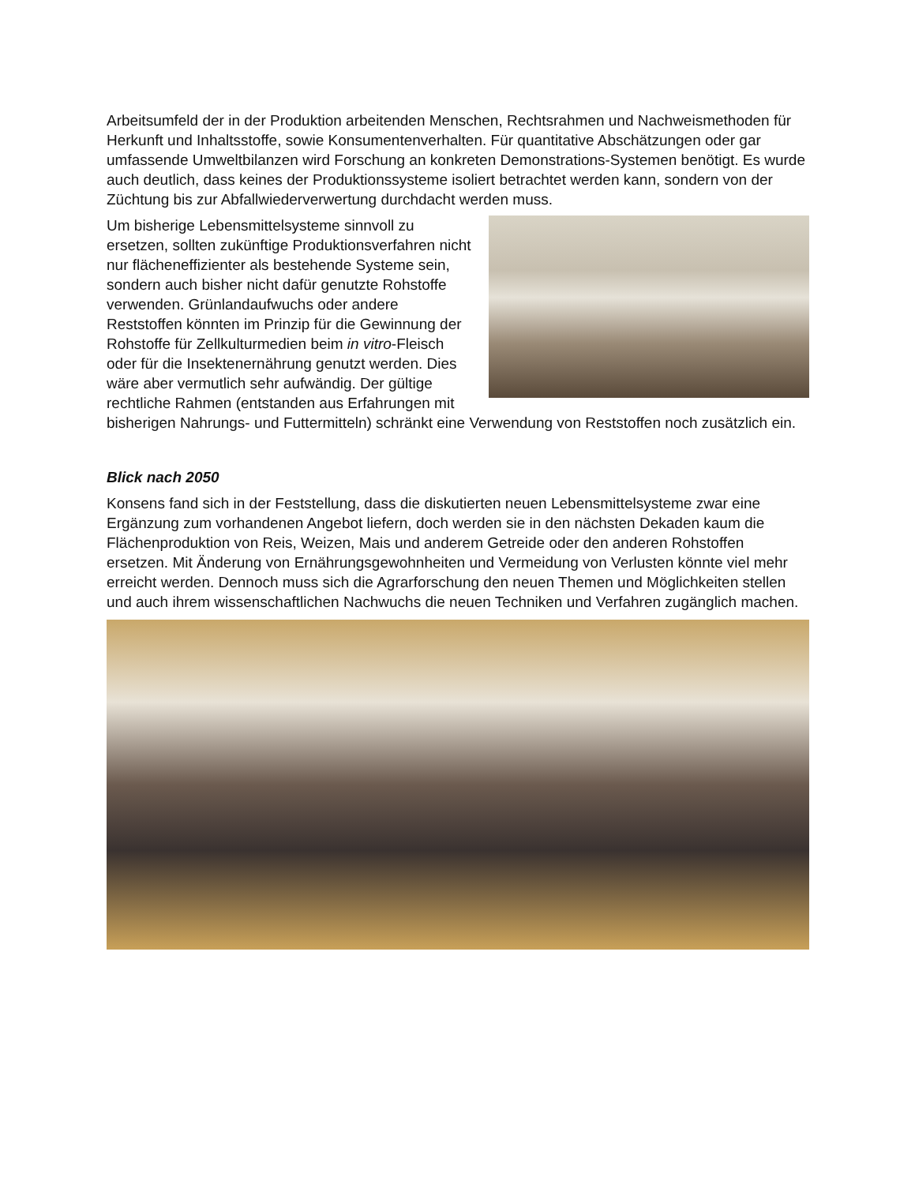Arbeitsumfeld der in der Produktion arbeitenden Menschen, Rechtsrahmen und Nachweisme­thoden für Herkunft und Inhaltsstoffe, sowie Konsumentenverhalten. Für quantitative Abschät­zungen oder gar umfassende Umweltbilanzen wird Forschung an konkreten Demonstrations-Systemen benötigt. Es wurde auch deutlich, dass keines der Produktionssysteme isoliert be­trachtet werden kann, sondern von der Züchtung bis zur Abfallwiederverwertung durchdacht werden muss.
Um bisherige Lebensmittelsysteme sinnvoll zu ersetzen, sollten zukünftige Produktionsverfahren nicht nur flächeneffizienter als bestehende Sys­teme sein, sondern auch bisher nicht dafür ge­nutzte Rohstoffe verwenden. Grünlandaufwuchs oder andere Reststoffen könnten im Prinzip für die Gewinnung der Rohstoffe für Zellkulturmedien beim in vitro-Fleisch oder für die Insektenernäh­rung genutzt werden. Dies wäre aber vermutlich sehr aufwändig. Der gültige rechtliche Rahmen (entstanden aus Erfahrungen mit bisherigen Nahrungs- und Futtermitteln) schränkt eine Ver­wendung von Reststoffen noch zusätzlich ein.
Blick nach 2050
Konsens fand sich in der Feststellung, dass die diskutierten neuen Lebensmittelsysteme zwar eine Ergänzung zum vorhandenen Angebot liefern, doch werden sie in den nächsten Dekaden kaum die Flächenproduktion von Reis, Weizen, Mais und anderem Getreide oder den anderen Rohstoffen ersetzen. Mit Änderung von Ernährungsgewohnheiten und Vermeidung von Verlus­ten könnte viel mehr erreicht werden. Dennoch muss sich die Agrarforschung den neuen The­men und Möglichkeiten stellen und auch ihrem wissenschaftlichen Nachwuchs die neuen Techniken und Verfahren zugänglich machen.